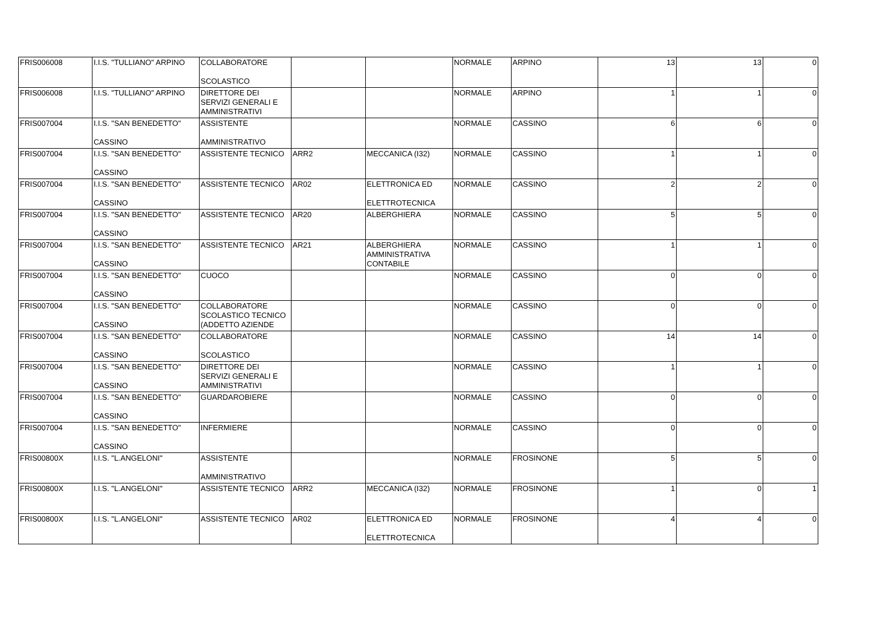| FRIS006008 | I.I.S. "TULLIANO" ARPINO | COLLABORATORE SCOLASTICO | | | NORMALE | ARPINO | 13 | 13 | 0 |
| FRIS006008 | I.I.S. "TULLIANO" ARPINO | DIRETTORE DEI SERVIZI GENERALI E AMMINISTRATIVI | | | NORMALE | ARPINO | 1 | 1 | 0 |
| FRIS007004 | I.I.S. "SAN BENEDETTO" CASSINO | ASSISTENTE AMMINISTRATIVO | | | NORMALE | CASSINO | 6 | 6 | 0 |
| FRIS007004 | I.I.S. "SAN BENEDETTO" CASSINO | ASSISTENTE TECNICO | ARR2 | MECCANICA (I32) | NORMALE | CASSINO | 1 | 1 | 0 |
| FRIS007004 | I.I.S. "SAN BENEDETTO" CASSINO | ASSISTENTE TECNICO | AR02 | ELETTRONICA ED ELETTROTECNICA | NORMALE | CASSINO | 2 | 2 | 0 |
| FRIS007004 | I.I.S. "SAN BENEDETTO" CASSINO | ASSISTENTE TECNICO | AR20 | ALBERGHIERA | NORMALE | CASSINO | 5 | 5 | 0 |
| FRIS007004 | I.I.S. "SAN BENEDETTO" CASSINO | ASSISTENTE TECNICO | AR21 | ALBERGHIERA AMMINISTRATIVA CONTABILE | NORMALE | CASSINO | 1 | 1 | 0 |
| FRIS007004 | I.I.S. "SAN BENEDETTO" CASSINO | CUOCO | | | NORMALE | CASSINO | 0 | 0 | 0 |
| FRIS007004 | I.I.S. "SAN BENEDETTO" CASSINO | COLLABORATORE SCOLASTICO TECNICO (ADDETTO AZIENDE | | | NORMALE | CASSINO | 0 | 0 | 0 |
| FRIS007004 | I.I.S. "SAN BENEDETTO" CASSINO | COLLABORATORE SCOLASTICO | | | NORMALE | CASSINO | 14 | 14 | 0 |
| FRIS007004 | I.I.S. "SAN BENEDETTO" CASSINO | DIRETTORE DEI SERVIZI GENERALI E AMMINISTRATIVI | | | NORMALE | CASSINO | 1 | 1 | 0 |
| FRIS007004 | I.I.S. "SAN BENEDETTO" CASSINO | GUARDAROBIERE | | | NORMALE | CASSINO | 0 | 0 | 0 |
| FRIS007004 | I.I.S. "SAN BENEDETTO" CASSINO | INFERMIERE | | | NORMALE | CASSINO | 0 | 0 | 0 |
| FRIS00800X | I.I.S. "L.ANGELONI" | ASSISTENTE AMMINISTRATIVO | | | NORMALE | FROSINONE | 5 | 5 | 0 |
| FRIS00800X | I.I.S. "L.ANGELONI" | ASSISTENTE TECNICO | ARR2 | MECCANICA (I32) | NORMALE | FROSINONE | 1 | 0 | 1 |
| FRIS00800X | I.I.S. "L.ANGELONI" | ASSISTENTE TECNICO | AR02 | ELETTRONICA ED ELETTROTECNICA | NORMALE | FROSINONE | 4 | 4 | 0 |